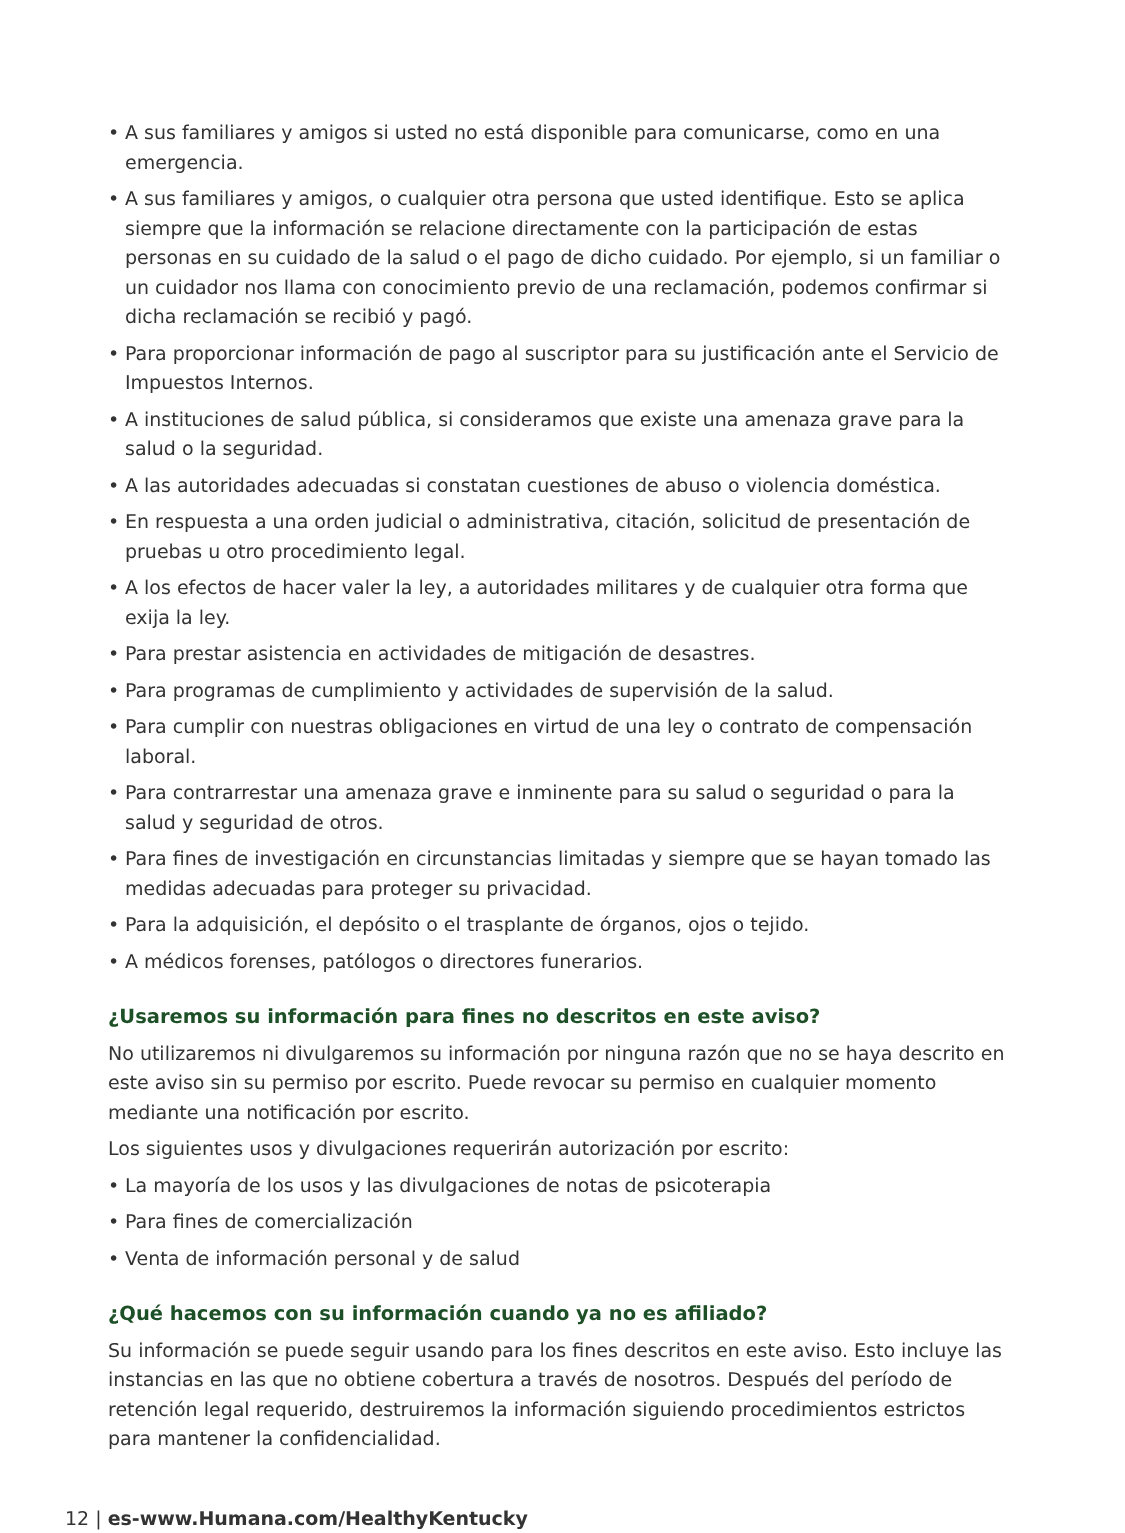• A sus familiares y amigos si usted no está disponible para comunicarse, como en una emergencia.
• A sus familiares y amigos, o cualquier otra persona que usted identifique. Esto se aplica siempre que la información se relacione directamente con la participación de estas personas en su cuidado de la salud o el pago de dicho cuidado. Por ejemplo, si un familiar o un cuidador nos llama con conocimiento previo de una reclamación, podemos confirmar si dicha reclamación se recibió y pagó.
• Para proporcionar información de pago al suscriptor para su justificación ante el Servicio de Impuestos Internos.
• A instituciones de salud pública, si consideramos que existe una amenaza grave para la salud o la seguridad.
• A las autoridades adecuadas si constatan cuestiones de abuso o violencia doméstica.
• En respuesta a una orden judicial o administrativa, citación, solicitud de presentación de pruebas u otro procedimiento legal.
• A los efectos de hacer valer la ley, a autoridades militares y de cualquier otra forma que exija la ley.
• Para prestar asistencia en actividades de mitigación de desastres.
• Para programas de cumplimiento y actividades de supervisión de la salud.
• Para cumplir con nuestras obligaciones en virtud de una ley o contrato de compensación laboral.
• Para contrarrestar una amenaza grave e inminente para su salud o seguridad o para la salud y seguridad de otros.
• Para fines de investigación en circunstancias limitadas y siempre que se hayan tomado las medidas adecuadas para proteger su privacidad.
• Para la adquisición, el depósito o el trasplante de órganos, ojos o tejido.
• A médicos forenses, patólogos o directores funerarios.
¿Usaremos su información para fines no descritos en este aviso?
No utilizaremos ni divulgaremos su información por ninguna razón que no se haya descrito en este aviso sin su permiso por escrito. Puede revocar su permiso en cualquier momento mediante una notificación por escrito.
Los siguientes usos y divulgaciones requerirán autorización por escrito:
• La mayoría de los usos y las divulgaciones de notas de psicoterapia
• Para fines de comercialización
• Venta de información personal y de salud
¿Qué hacemos con su información cuando ya no es afiliado?
Su información se puede seguir usando para los fines descritos en este aviso. Esto incluye las instancias en las que no obtiene cobertura a través de nosotros. Después del período de retención legal requerido, destruiremos la información siguiendo procedimientos estrictos para mantener la confidencialidad.
12 | es-www.Humana.com/HealthyKentucky